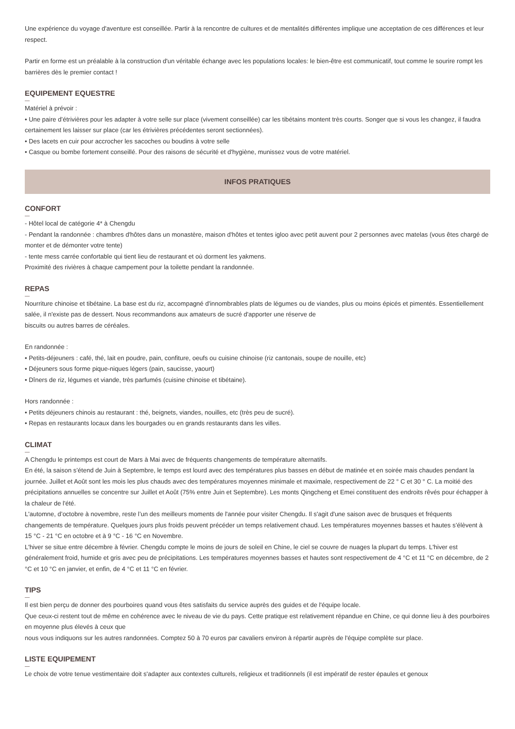Une expérience du voyage d'aventure est conseillée. Partir à la rencontre de cultures et de mentalités différentes implique une acceptation de ces différences et leur respect.
Partir en forme est un préalable à la construction d'un véritable échange avec les populations locales: le bien-être est communicatif, tout comme le sourire rompt les barrières dès le premier contact !
EQUIPEMENT EQUESTRE
Matériel à prévoir :
• Une paire d’étrivières pour les adapter à votre selle sur place (vivement conseillée) car les tibétains montent très courts. Songer que si vous les changez, il faudra certainement les laisser sur place (car les étrivières précédentes seront sectionnées).
• Des lacets en cuir pour accrocher les sacoches ou boudins à votre selle
• Casque ou bombe fortement conseillé. Pour des raisons de sécurité et d'hygiène, munissez vous de votre matériel.
INFOS PRATIQUES
CONFORT
- Hôtel local de catégorie 4* à Chengdu
- Pendant la randonnée : chambres d'hôtes dans un monastère, maison d'hôtes et tentes igloo avec petit auvent pour 2 personnes avec matelas (vous êtes chargé de monter et de démonter votre tente)
- tente mess carrée confortable qui tient lieu de restaurant et où dorment les yakmens.
Proximité des rivières à chaque campement pour la toilette pendant la randonnée.
REPAS
Nourriture chinoise et tibétaine. La base est du riz, accompagné d'innombrables plats de légumes ou de viandes, plus ou moins épicés et pimentés. Essentiellement salée, il n'existe pas de dessert. Nous recommandons aux amateurs de sucré d'apporter une réserve de
biscuits ou autres barres de céréales.
En randonnée :
• Petits-déjeuners : café, thé, lait en poudre, pain, confiture, oeufs ou cuisine chinoise (riz cantonais, soupe de nouille, etc)
• Déjeuners sous forme pique-niques légers (pain, saucisse, yaourt)
• Dîners de riz, légumes et viande, très parfumés (cuisine chinoise et tibétaine).
Hors randonnée :
• Petits déjeuners chinois au restaurant : thé, beignets, viandes, nouilles, etc (très peu de sucré).
• Repas en restaurants locaux dans les bourgades ou en grands restaurants dans les villes.
CLIMAT
A Chengdu le printemps est court de Mars à Mai avec de fréquents changements de température alternatifs.
En été, la saison s’étend de Juin à Septembre, le temps est lourd avec des températures plus basses en début de matinée et en soirée mais chaudes pendant la journée. Juillet et Août sont les mois les plus chauds avec des températures moyennes minimale et maximale, respectivement de 22 ° C et 30 ° C. La moitié des précipitations annuelles se concentre sur Juillet et Août (75% entre Juin et Septembre). Les monts Qingcheng et Emei constituent des endroits rêvés pour échapper à la chaleur de l'été.
L'automne, d’octobre à novembre, reste l’un des meilleurs moments de l'année pour visiter Chengdu. Il s'agit d'une saison avec de brusques et fréquents changements de température. Quelques jours plus froids peuvent précéder un temps relativement chaud. Les températures moyennes basses et hautes s’élèvent à 15 °C - 21 °C en octobre et à 9 °C - 16 °C en Novembre.
L'hiver se situe entre décembre à février. Chengdu compte le moins de jours de soleil en Chine, le ciel se couvre de nuages la plupart du temps. L'hiver est généralement froid, humide et gris avec peu de précipitations. Les températures moyennes basses et hautes sont respectivement de 4 °C et 11 °C en décembre, de 2 °C et 10 °C en janvier, et enfin, de 4 °C et 11 °C en février.
TIPS
Il est bien perçu de donner des pourboires quand vous êtes satisfaits du service auprès des guides et de l'équipe locale.
Que ceux-ci restent tout de même en cohérence avec le niveau de vie du pays. Cette pratique est relativement répandue en Chine, ce qui donne lieu à des pourboires en moyenne plus élevés à ceux que
nous vous indiquons sur les autres randonnées. Comptez 50 à 70 euros par cavaliers environ à répartir auprès de l'équipe complète sur place.
LISTE EQUIPEMENT
Le choix de votre tenue vestimentaire doit s'adapter aux contextes culturels, religieux et traditionnels (il est impératif de rester épaules et genoux